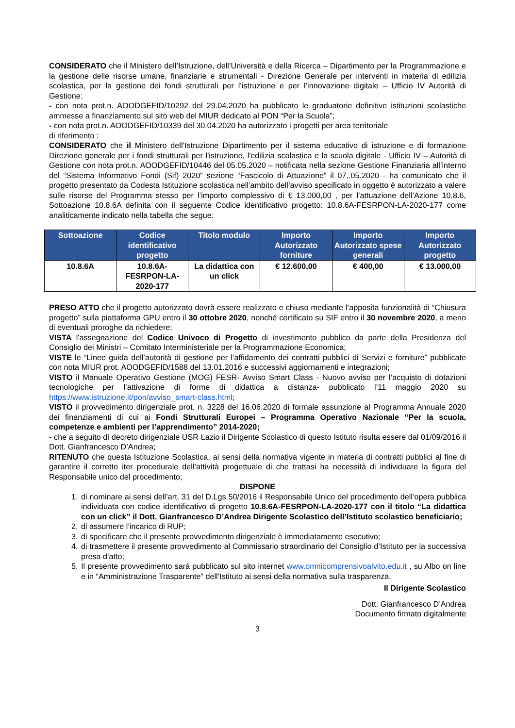CONSIDERATO che il Ministero dell’Istruzione, dell’Università e della Ricerca – Dipartimento per la Programmazione e la gestione delle risorse umane, finanziarie e strumentali - Direzione Generale per interventi in materia di edilizia scolastica, per la gestione dei fondi strutturali per l’istruzione e per l’innovazione digitale – Ufficio IV Autorità di Gestione:
- con nota prot.n. AOODGEFID/10292 del 29.04.2020 ha pubblicato le graduatorie definitive istituzioni scolastiche ammesse a finanziamento sul sito web del MIUR dedicato al PON “Per la Scuola”;
- con nota prot.n. AOODGEFID/10339 del 30.04.2020 ha autorizzato i progetti per area territoriale
di riferimento ;
CONSIDERATO che il Ministero dell’Istruzione Dipartimento per il sistema educativo di istruzione e di formazione Direzione generale per i fondi strutturali per l'istruzione, l'edilizia scolastica e la scuola digitale - Ufficio IV – Autorità di Gestione con nota prot.n. AOODGEFID/10446 del 05.05.2020 – notificata nella sezione Gestione Finanziaria all’interno del “Sistema Informativo Fondi (Sif) 2020” sezione “Fascicolo di Attuazione” il 07,.05.2020 - ha comunicato che il progetto presentato da Codesta Istituzione scolastica nell’ambito dell’avviso specificato in oggetto è autorizzato a valere sulle risorse del Programma stesso per l’importo complessivo di € 13.000,00 , per l’attuazione dell’Azione 10.8.6, Sottoazione 10.8.6A definita con il seguente Codice identificativo progetto: 10.8.6A-FESRPON-LA-2020-177 come analiticamente indicato nella tabella che segue:
| Sottoazione | Codice identificativo progetto | Titolo modulo | Importo Autorizzato forniture | Importo Autorizzato spese generali | Importo Autorizzato progetto |
| --- | --- | --- | --- | --- | --- |
| 10.8.6A | 10.8.6A-FESRPON-LA-2020-177 | La didattica con un click | € 12.600,00 | € 400,00 | € 13.000,00 |
PRESO ATTO che il progetto autorizzato dovrà essere realizzato e chiuso mediante l’apposita funzionalità di “Chiusura progetto” sulla piattaforma GPU entro il 30 ottobre 2020, nonché certificato su SIF entro il 30 novembre 2020, a meno di eventuali proroghe da richiedere;
VISTA l'assegnazione del Codice Univoco di Progetto di investimento pubblico da parte della Presidenza del Consiglio dei Ministri – Comitato Interministeriale per la Programmazione Economica;
VISTE le “Linee guida dell’autorità di gestione per l’affidamento dei contratti pubblici di Servizi e forniture” pubblicate con nota MIUR prot. AOODGEFID/1588 del 13.01.2016 e successivi aggiornamenti e integrazioni;
VISTO il Manuale Operativo Gestione (MOG) FESR- Avviso Smart Class - Nuovo avviso per l’acquisto di dotazioni tecnologiche per l’attivazione di forme di didattica a distanza- pubblicato l’11 maggio 2020 su https://www.istruzione.it/pon/avviso_smart-class.html;
VISTO il provvedimento dirigenziale prot. n. 3228 del 16.06.2020 di formale assunzione al Programma Annuale 2020 dei finanziamenti di cui ai Fondi Strutturali Europei – Programma Operativo Nazionale “Per la scuola, competenze e ambienti per l’apprendimento” 2014-2020;
- che a seguito di decreto dirigenziale USR Lazio il Dirigente Scolastico di questo Istituto risulta essere dal 01/09/2016 il Dott. Gianfrancesco D’Andrea;
RITENUTO che questa Istituzione Scolastica, ai sensi della normativa vigente in materia di contratti pubblici al fine di garantire il corretto iter procedurale dell’attività progettuale di che trattasi ha necessità di individuare la figura del Responsabile unico del procedimento;
DISPONE
1. di nominare ai sensi dell’art. 31 del D.Lgs 50/2016 il Responsabile Unico del procedimento dell’opera pubblica individuata con codice identificativo di progetto 10.8.6A-FESRPON-LA-2020-177 con il titolo “La didattica con un click” il Dott. Gianfrancesco D’Andrea Dirigente Scolastico dell’Istituto scolastico beneficiario;
2. di assumere l’incarico di RUP;
3. di specificare che il presente provvedimento dirigenziale è immediatamente esecutivo;
4. di trasmettere il presente provvedimento al Commissario straordinario del Consiglio d’Istituto per la successiva presa d’atto;
5. Il presente provvedimento sarà pubblicato sul sito internet www.omnicomprensivoalvito.edu.it , su Albo on line e in “Amministrazione Trasparente” dell’Istituto ai sensi della normativa sulla trasparenza.
Il Dirigente Scolastico
Dott. Gianfrancesco D’Andrea
Documento firmato digitalmente
3